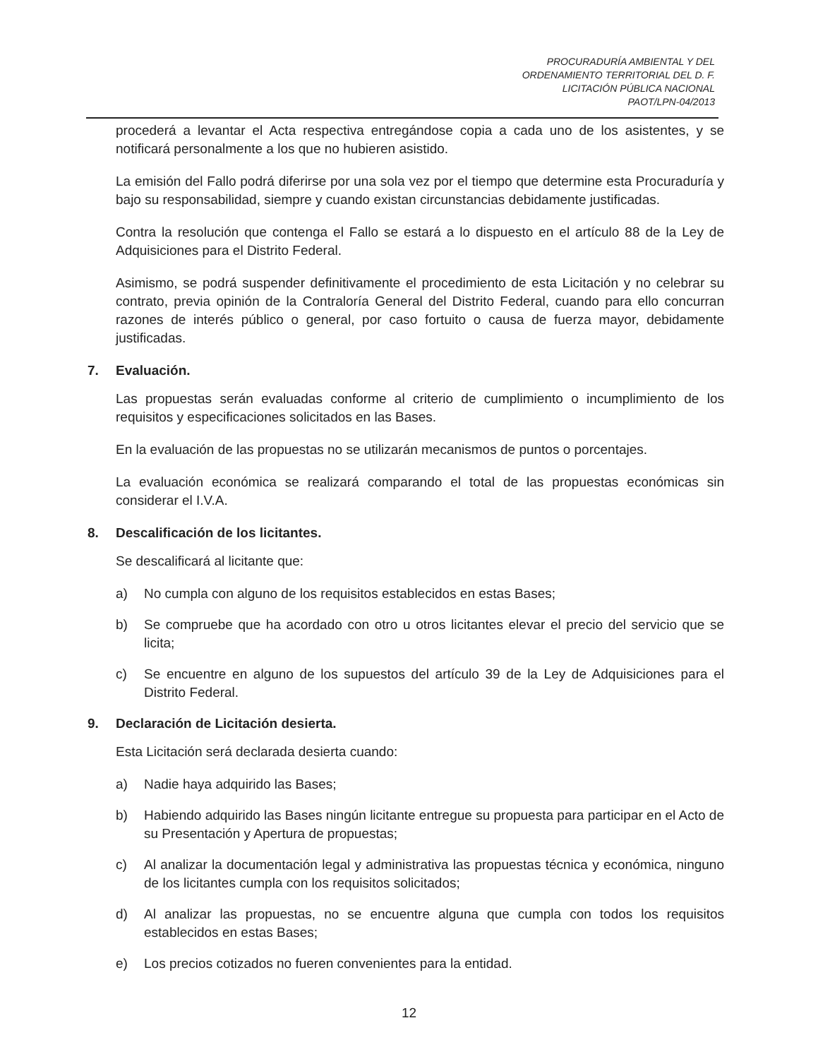PROCURADURÍA AMBIENTAL Y DEL
ORDENAMIENTO TERRITORIAL DEL D. F.
LICITACIÓN PÚBLICA NACIONAL
PAOT/LPN-04/2013
procederá a levantar el Acta respectiva entregándose copia a cada uno de los asistentes, y se notificará personalmente a los que no hubieren asistido.
La emisión del Fallo podrá diferirse por una sola vez por el tiempo que determine esta Procuraduría y bajo su responsabilidad, siempre y cuando existan circunstancias debidamente justificadas.
Contra la resolución que contenga el Fallo se estará a lo dispuesto en el artículo 88 de la Ley de Adquisiciones para el Distrito Federal.
Asimismo, se podrá suspender definitivamente el procedimiento de esta Licitación y no celebrar su contrato, previa opinión de la Contraloría General del Distrito Federal, cuando para ello concurran razones de interés público o general, por caso fortuito o causa de fuerza mayor, debidamente justificadas.
7. Evaluación.
Las propuestas serán evaluadas conforme al criterio de cumplimiento o incumplimiento de los requisitos y especificaciones solicitados en las Bases.
En la evaluación de las propuestas no se utilizarán mecanismos de puntos o porcentajes.
La evaluación económica se realizará comparando el total de las propuestas económicas sin considerar el I.V.A.
8. Descalificación de los licitantes.
Se descalificará al licitante que:
a) No cumpla con alguno de los requisitos establecidos en estas Bases;
b) Se compruebe que ha acordado con otro u otros licitantes elevar el precio del servicio que se licita;
c) Se encuentre en alguno de los supuestos del artículo 39 de la Ley de Adquisiciones para el Distrito Federal.
9. Declaración de Licitación desierta.
Esta Licitación será declarada desierta cuando:
a) Nadie haya adquirido las Bases;
b) Habiendo adquirido las Bases ningún licitante entregue su propuesta para participar en el Acto de su Presentación y Apertura de propuestas;
c) Al analizar la documentación legal y administrativa las propuestas técnica y económica, ninguno de los licitantes cumpla con los requisitos solicitados;
d) Al analizar las propuestas, no se encuentre alguna que cumpla con todos los requisitos establecidos en estas Bases;
e) Los precios cotizados no fueren convenientes para la entidad.
12